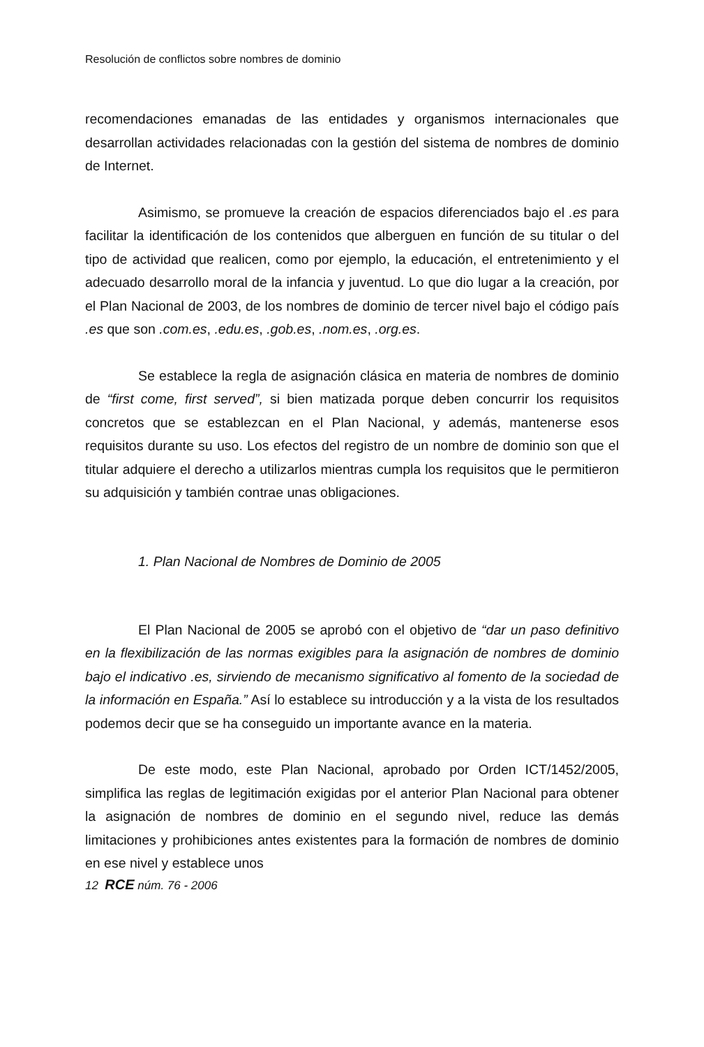Resolución de conflictos sobre nombres de dominio
recomendaciones emanadas de las entidades y organismos internacionales que desarrollan actividades relacionadas con la gestión del sistema de nombres de dominio de Internet.
Asimismo, se promueve la creación de espacios diferenciados bajo el .es para facilitar la identificación de los contenidos que alberguen en función de su titular o del tipo de actividad que realicen, como por ejemplo, la educación, el entretenimiento y el adecuado desarrollo moral de la infancia y juventud. Lo que dio lugar a la creación, por el Plan Nacional de 2003, de los nombres de dominio de tercer nivel bajo el código país .es que son .com.es, .edu.es, .gob.es, .nom.es, .org.es.
Se establece la regla de asignación clásica en materia de nombres de dominio de “first come, first served”, si bien matizada porque deben concurrir los requisitos concretos que se establezcan en el Plan Nacional, y además, mantenerse esos requisitos durante su uso. Los efectos del registro de un nombre de dominio son que el titular adquiere el derecho a utilizarlos mientras cumpla los requisitos que le permitieron su adquisición y también contrae unas obligaciones.
1. Plan Nacional de Nombres de Dominio de 2005
El Plan Nacional de 2005 se aprobó con el objetivo de “dar un paso definitivo en la flexibilización de las normas exigibles para la asignación de nombres de dominio bajo el indicativo .es, sirviendo de mecanismo significativo al fomento de la sociedad de la información en España.” Así lo establece su introducción y a la vista de los resultados podemos decir que se ha conseguido un importante avance en la materia.
De este modo, este Plan Nacional, aprobado por Orden ICT/1452/2005, simplifica las reglas de legitimación exigidas por el anterior Plan Nacional para obtener la asignación de nombres de dominio en el segundo nivel, reduce las demás limitaciones y prohibiciones antes existentes para la formación de nombres de dominio en ese nivel y establece unos
12 RCE núm. 76 - 2006